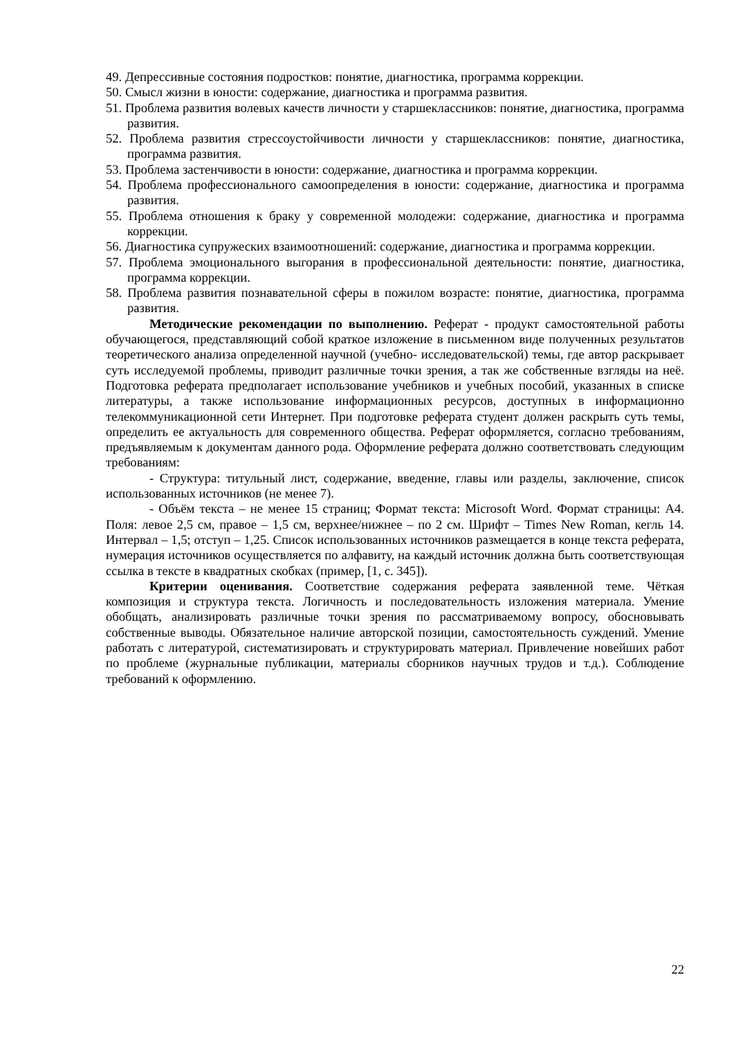49. Депрессивные состояния подростков: понятие, диагностика, программа коррекции.
50. Смысл жизни в юности: содержание, диагностика и программа развития.
51. Проблема развития волевых качеств личности у старшеклассников: понятие, диагностика, программа развития.
52. Проблема развития стрессоустойчивости личности у старшеклассников: понятие, диагностика, программа развития.
53. Проблема застенчивости в юности: содержание, диагностика и программа коррекции.
54. Проблема профессионального самоопределения в юности: содержание, диагностика и программа развития.
55. Проблема отношения к браку у современной молодежи: содержание, диагностика и программа коррекции.
56. Диагностика супружеских взаимоотношений: содержание, диагностика и программа коррекции.
57. Проблема эмоционального выгорания в профессиональной деятельности: понятие, диагностика, программа коррекции.
58. Проблема развития познавательной сферы в пожилом возрасте: понятие, диагностика, программа развития.
Методические рекомендации по выполнению. Реферат - продукт самостоятельной работы обучающегося, представляющий собой краткое изложение в письменном виде полученных результатов теоретического анализа определенной научной (учебно- исследовательской) темы, где автор раскрывает суть исследуемой проблемы, приводит различные точки зрения, а так же собственные взгляды на неё. Подготовка реферата предполагает использование учебников и учебных пособий, указанных в списке литературы, а также использование информационных ресурсов, доступных в информационно телекоммуникационной сети Интернет. При подготовке реферата студент должен раскрыть суть темы, определить ее актуальность для современного общества. Реферат оформляется, согласно требованиям, предъявляемым к документам данного рода. Оформление реферата должно соответствовать следующим требованиям:
- Структура: титульный лист, содержание, введение, главы или разделы, заключение, список использованных источников (не менее 7).
- Объём текста – не менее 15 страниц; Формат текста: Microsoft Word. Формат страницы: А4. Поля: левое 2,5 см, правое – 1,5 см, верхнее/нижнее – по 2 см. Шрифт – Times New Roman, кегль 14. Интервал – 1,5; отступ – 1,25. Список использованных источников размещается в конце текста реферата, нумерация источников осуществляется по алфавиту, на каждый источник должна быть соответствующая ссылка в тексте в квадратных скобках (пример, [1, с. 345]).
Критерии оценивания. Соответствие содержания реферата заявленной теме. Чёткая композиция и структура текста. Логичность и последовательность изложения материала. Умение обобщать, анализировать различные точки зрения по рассматриваемому вопросу, обосновывать собственные выводы. Обязательное наличие авторской позиции, самостоятельность суждений. Умение работать с литературой, систематизировать и структурировать материал. Привлечение новейших работ по проблеме (журнальные публикации, материалы сборников научных трудов и т.д.). Соблюдение требований к оформлению.
22